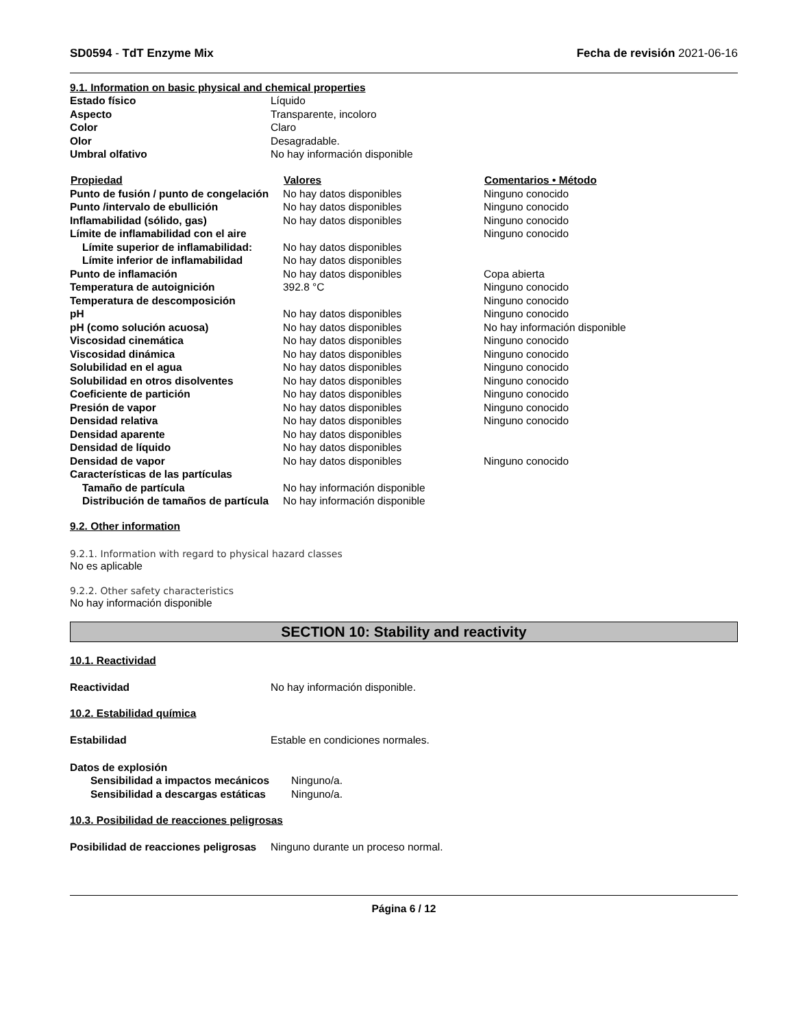SD0594 - TdT Enzyme Mix Fecha de revisión 2021-06-16
9.1. Information on basic physical and chemical properties
| Estado físico | Líquido |
| Aspecto | Transparente, incoloro |
| Color | Claro |
| Olor | Desagradable. |
| Umbral olfativo | No hay información disponible |
| Propiedad | Valores | Comentarios • Método |
| --- | --- | --- |
| Punto de fusión / punto de congelación | No hay datos disponibles | Ninguno conocido |
| Punto /intervalo de ebullición | No hay datos disponibles | Ninguno conocido |
| Inflamabilidad (sólido, gas) | No hay datos disponibles | Ninguno conocido |
| Límite de inflamabilidad con el aire | | Ninguno conocido |
| Límite superior de inflamabilidad: | No hay datos disponibles | |
| Límite inferior de inflamabilidad | No hay datos disponibles | |
| Punto de inflamación | No hay datos disponibles | Copa abierta |
| Temperatura de autoignición | 392.8 °C | Ninguno conocido |
| Temperatura de descomposición | | Ninguno conocido |
| pH | No hay datos disponibles | Ninguno conocido |
| pH (como solución acuosa) | No hay datos disponibles | No hay información disponible |
| Viscosidad cinemática | No hay datos disponibles | Ninguno conocido |
| Viscosidad dinámica | No hay datos disponibles | Ninguno conocido |
| Solubilidad en el agua | No hay datos disponibles | Ninguno conocido |
| Solubilidad en otros disolventes | No hay datos disponibles | Ninguno conocido |
| Coeficiente de partición | No hay datos disponibles | Ninguno conocido |
| Presión de vapor | No hay datos disponibles | Ninguno conocido |
| Densidad relativa | No hay datos disponibles | Ninguno conocido |
| Densidad aparente | No hay datos disponibles | |
| Densidad de líquido | No hay datos disponibles | |
| Densidad de vapor | No hay datos disponibles | Ninguno conocido |
| Características de las partículas | | |
| Tamaño de partícula | No hay información disponible | |
| Distribución de tamaños de partícula | No hay información disponible | |
9.2. Other information
9.2.1. Information with regard to physical hazard classes
No es aplicable
9.2.2. Other safety characteristics
No hay información disponible
SECTION 10: Stability and reactivity
10.1. Reactividad
| Reactividad | No hay información disponible. |
10.2. Estabilidad química
| Estabilidad | Estable en condiciones normales. |
| Datos de explosión | |
| Sensibilidad a impactos mecánicos | Ninguno/a. |
| Sensibilidad a descargas estáticas | Ninguno/a. |
10.3. Posibilidad de reacciones peligrosas
| Posibilidad de reacciones peligrosas | Ninguno durante un proceso normal. |
Página 6 / 12